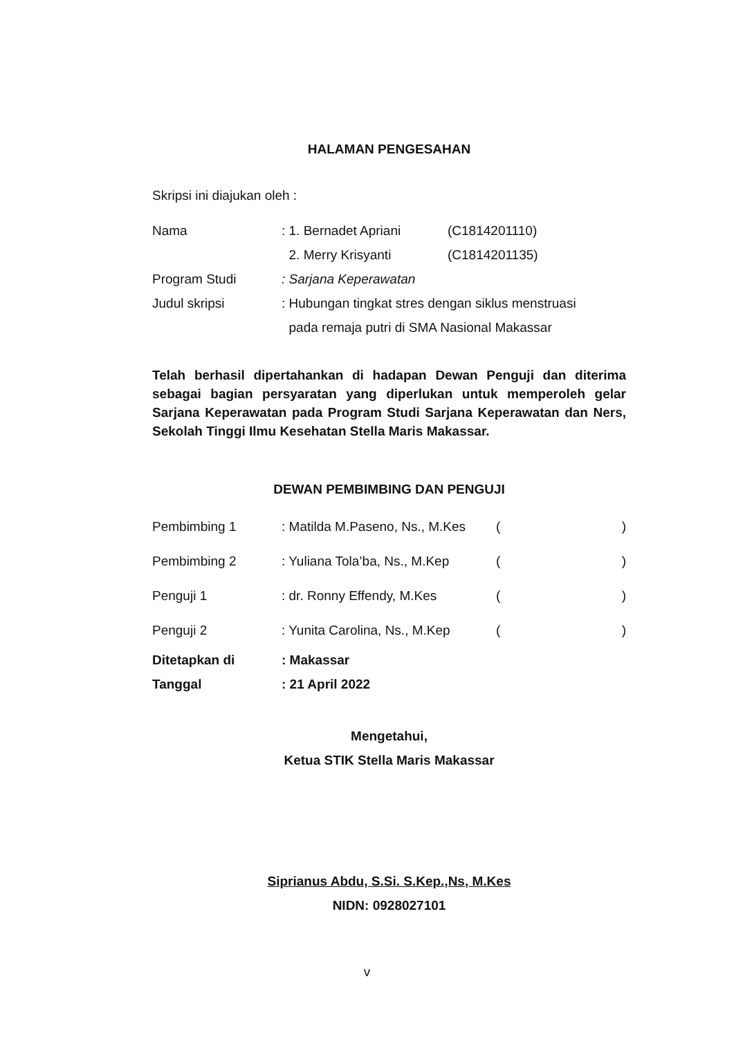HALAMAN PENGESAHAN
Skripsi ini diajukan oleh :
| Nama | : 1. Bernadet Apriani | (C1814201110) |
| | 2. Merry Krisyanti | (C1814201135) |
| Program Studi | : Sarjana Keperawatan | |
| Judul skripsi | : Hubungan tingkat stres dengan siklus menstruasi pada remaja putri di SMA Nasional Makassar | |
Telah berhasil dipertahankan di hadapan Dewan Penguji dan diterima sebagai bagian persyaratan yang diperlukan untuk memperoleh gelar Sarjana Keperawatan pada Program Studi Sarjana Keperawatan dan Ners, Sekolah Tinggi Ilmu Kesehatan Stella Maris Makassar.
DEWAN PEMBIMBING DAN PENGUJI
| Pembimbing 1 | : Matilda M.Paseno, Ns., M.Kes | ( | ) |
| Pembimbing 2 | : Yuliana Tola’ba, Ns., M.Kep | ( | ) |
| Penguji 1 | : dr. Ronny Effendy, M.Kes | ( | ) |
| Penguji 2 | : Yunita Carolina, Ns., M.Kep | ( | ) |
| Ditetapkan di | : Makassar | | |
| Tanggal | : 21 April 2022 | | |
Mengetahui,
Ketua STIK Stella Maris Makassar
Siprianus Abdu, S.Si. S.Kep.,Ns, M.Kes
NIDN: 0928027101
v